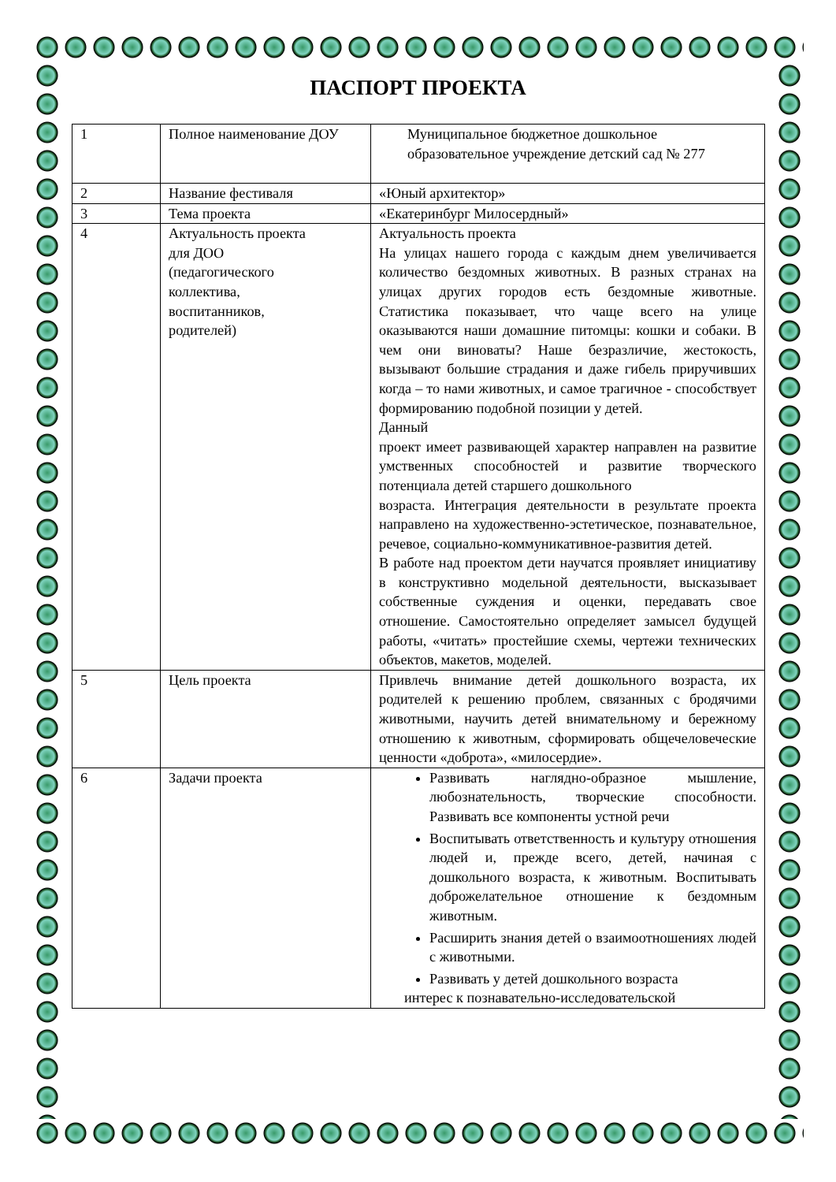ПАСПОРТ ПРОЕКТА
| 1 | Полное наименование ДОУ | Муниципальное бюджетное дошкольное образовательное учреждение детский сад № 277 |
| 2 | Название фестиваля | «Юный архитектор» |
| 3 | Тема проекта | «Екатеринбург Милосердный» |
| 4 | Актуальность проекта для ДОО (педагогического коллектива, воспитанников, родителей) | Актуальность проекта На улицах нашего города с каждым днем увеличивается количество бездомных животных. В разных странах на улицах других городов есть бездомные животные. Статистика показывает, что чаще всего на улице оказываются наши домашние питомцы: кошки и собаки. В чем они виноваты? Наше безразличие, жестокость, вызывают большие страдания и даже гибель приручивших когда – то нами животных, и самое трагичное - способствует формированию подобной позиции у детей. Данный проект имеет развивающей характер направлен на развитие умственных способностей и развитие творческого потенциала детей старшего дошкольного возраста. Интеграция деятельности в результате проекта направлено на художественно-эстетическое, познавательное, речевое, социально-коммуникативное-развития детей. В работе над проектом дети научатся проявляет инициативу в конструктивно модельной деятельности, высказывает собственные суждения и оценки, передавать свое отношение. Самостоятельно определяет замысел будущей работы, «читать» простейшие схемы, чертежи технических объектов, макетов, моделей. |
| 5 | Цель проекта | Привлечь внимание детей дошкольного возраста, их родителей к решению проблем, связанных с бродячими животными, научить детей внимательному и бережному отношению к животным, сформировать общечеловеческие ценности «доброта», «милосердие». |
| 6 | Задачи проекта | Развивать наглядно-образное мышление, любознательность, творческие способности. Развивать все компоненты устной речи Воспитывать ответственность и культуру отношения людей и, прежде всего, детей, начиная с дошкольного возраста, к животным. Воспитывать доброжелательное отношение к бездомным животным. Расширить знания детей о взаимоотношениях людей с животными. Развивать у детей дошкольного возраста интерес к познавательно-исследовательской |